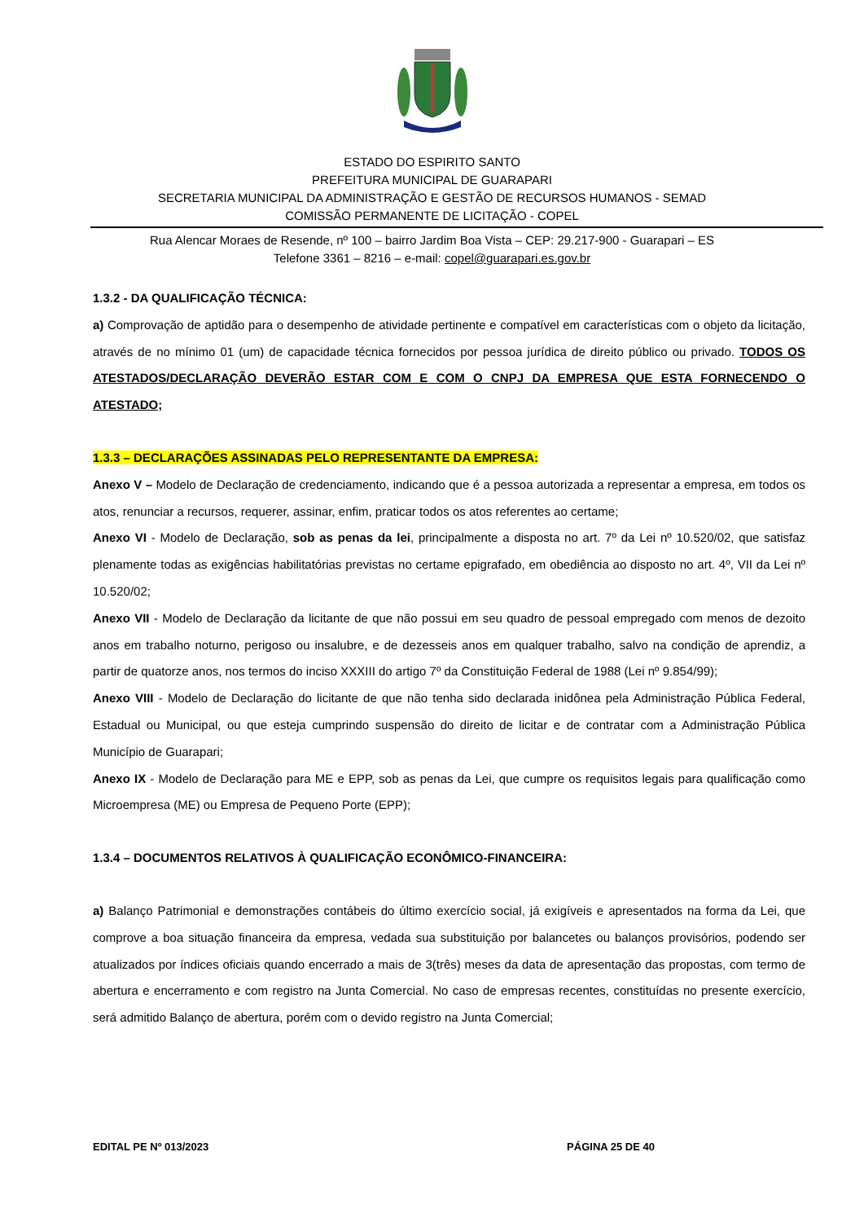ESTADO DO ESPIRITO SANTO
PREFEITURA MUNICIPAL DE GUARAPARI
SECRETARIA MUNICIPAL DA ADMINISTRAÇÃO E GESTÃO DE RECURSOS HUMANOS - SEMAD
COMISSÃO PERMANENTE DE LICITAÇÃO - COPEL
Rua Alencar Moraes de Resende, nº 100 – bairro Jardim Boa Vista – CEP: 29.217-900 - Guarapari – ES
Telefone 3361 – 8216 – e-mail: copel@guarapari.es.gov.br
1.3.2 - DA QUALIFICAÇÃO TÉCNICA:
a) Comprovação de aptidão para o desempenho de atividade pertinente e compatível em características com o objeto da licitação, através de no mínimo 01 (um) de capacidade técnica fornecidos por pessoa jurídica de direito público ou privado. TODOS OS ATESTADOS/DECLARAÇÃO DEVERÃO ESTAR COM E COM O CNPJ DA EMPRESA QUE ESTA FORNECENDO O ATESTADO;
1.3.3 – DECLARAÇÕES ASSINADAS PELO REPRESENTANTE DA EMPRESA:
Anexo V – Modelo de Declaração de credenciamento, indicando que é a pessoa autorizada a representar a empresa, em todos os atos, renunciar a recursos, requerer, assinar, enfim, praticar todos os atos referentes ao certame;
Anexo VI - Modelo de Declaração, sob as penas da lei, principalmente a disposta no art. 7º da Lei nº 10.520/02, que satisfaz plenamente todas as exigências habilitatórias previstas no certame epigrafado, em obediência ao disposto no art. 4º, VII da Lei nº 10.520/02;
Anexo VII - Modelo de Declaração da licitante de que não possui em seu quadro de pessoal empregado com menos de dezoito anos em trabalho noturno, perigoso ou insalubre, e de dezesseis anos em qualquer trabalho, salvo na condição de aprendiz, a partir de quatorze anos, nos termos do inciso XXXIII do artigo 7º da Constituição Federal de 1988 (Lei nº 9.854/99);
Anexo VIII - Modelo de Declaração do licitante de que não tenha sido declarada inidônea pela Administração Pública Federal, Estadual ou Municipal, ou que esteja cumprindo suspensão do direito de licitar e de contratar com a Administração Pública Município de Guarapari;
Anexo IX - Modelo de Declaração para ME e EPP, sob as penas da Lei, que cumpre os requisitos legais para qualificação como Microempresa (ME) ou Empresa de Pequeno Porte (EPP);
1.3.4 – DOCUMENTOS RELATIVOS À QUALIFICAÇÃO ECONÔMICO-FINANCEIRA:
a) Balanço Patrimonial e demonstrações contábeis do último exercício social, já exigíveis e apresentados na forma da Lei, que comprove a boa situação financeira da empresa, vedada sua substituição por balancetes ou balanços provisórios, podendo ser atualizados por índices oficiais quando encerrado a mais de 3(três) meses da data de apresentação das propostas, com termo de abertura e encerramento e com registro na Junta Comercial. No caso de empresas recentes, constituídas no presente exercício, será admitido Balanço de abertura, porém com o devido registro na Junta Comercial;
EDITAL PE Nº 013/2023 PÁGINA 25 DE 40